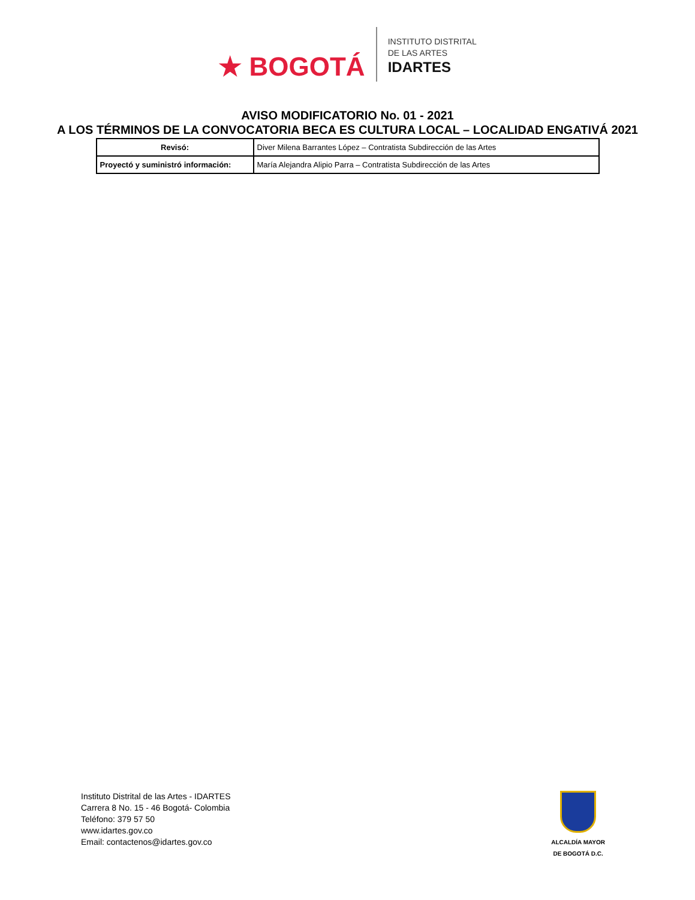★ BOGOTÁ
INSTITUTO DISTRITAL
DE LAS ARTES
IDARTES
AVISO MODIFICATORIO No. 01 - 2021
A LOS TÉRMINOS DE LA CONVOCATORIA BECA ES CULTURA LOCAL – LOCALIDAD ENGATIVÁ 2021
| Revisó: | Diver Milena Barrantes López – Contratista Subdirección de las Artes |
| Proyectó y suministró información: | María Alejandra Alipio Parra – Contratista Subdirección de las Artes |
Instituto Distrital de las Artes - IDARTES
Carrera 8 No. 15 - 46 Bogotá- Colombia
Teléfono: 379 57 50
www.idartes.gov.co
Email: contactenos@idartes.gov.co
ALCALDÍA MAYOR
DE BOGOTÁ D.C.